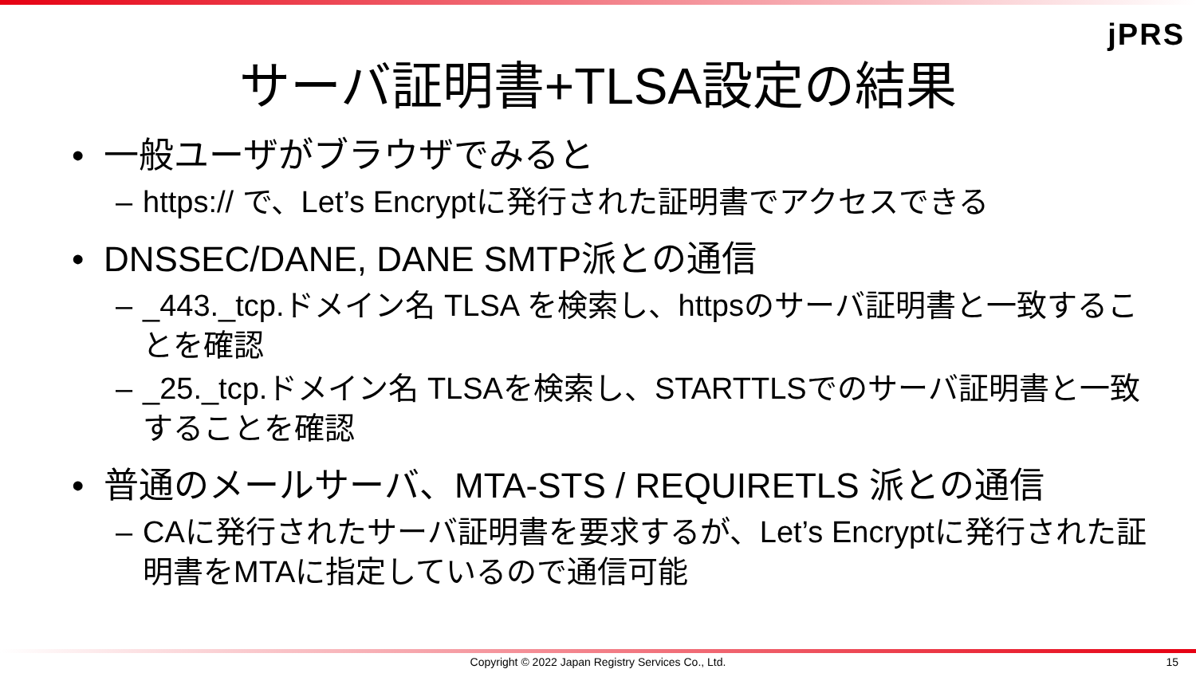jPRS
サーバ証明書+TLSA設定の結果
• 一般ユーザがブラウザでみると
– https:// で、Let’s Encryptに発行された証明書でアクセスできる
• DNSSEC/DANE, DANE SMTP派との通信
– _443._tcp.ドメイン名 TLSA を検索し、httpsのサーバ証明書と一致することを確認
– _25._tcp.ドメイン名 TLSAを検索し、STARTTLSでのサーバ証明書と一致することを確認
• 普通のメールサーバ、MTA-STS / REQUIRETLS 派との通信
– CAに発行されたサーバ証明書を要求するが、Let’s Encryptに発行された証明書をMTAに指定しているので通信可能
Copyright © 2022 Japan Registry Services Co., Ltd. 15